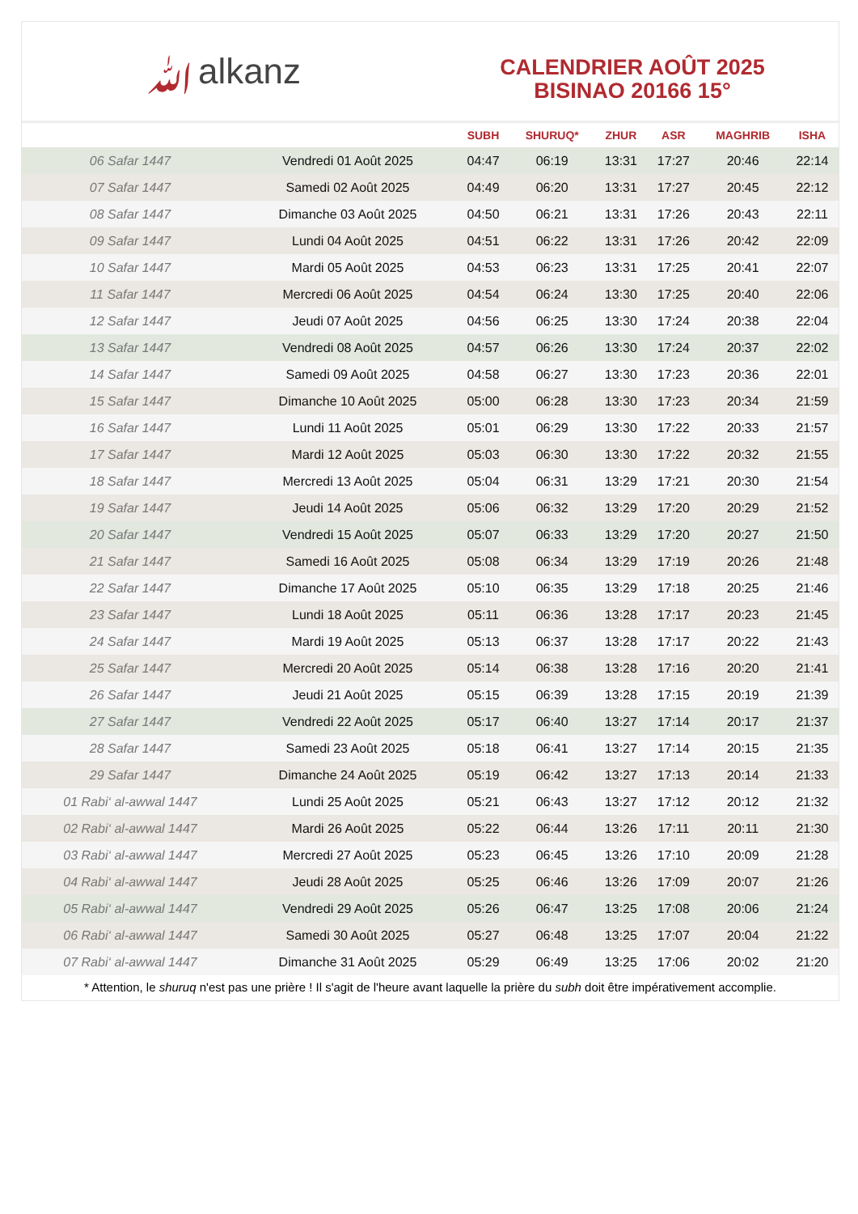ﷲalkanz
CALENDRIER AOÛT 2025
BISINAO 20166 15°
| | | SUBH | SHURUQ* | ZHUR | ASR | MAGHRIB | ISHA |
| --- | --- | --- | --- | --- | --- | --- | --- |
| 06 Safar 1447 | Vendredi 01 Août 2025 | 04:47 | 06:19 | 13:31 | 17:27 | 20:46 | 22:14 |
| 07 Safar 1447 | Samedi 02 Août 2025 | 04:49 | 06:20 | 13:31 | 17:27 | 20:45 | 22:12 |
| 08 Safar 1447 | Dimanche 03 Août 2025 | 04:50 | 06:21 | 13:31 | 17:26 | 20:43 | 22:11 |
| 09 Safar 1447 | Lundi 04 Août 2025 | 04:51 | 06:22 | 13:31 | 17:26 | 20:42 | 22:09 |
| 10 Safar 1447 | Mardi 05 Août 2025 | 04:53 | 06:23 | 13:31 | 17:25 | 20:41 | 22:07 |
| 11 Safar 1447 | Mercredi 06 Août 2025 | 04:54 | 06:24 | 13:30 | 17:25 | 20:40 | 22:06 |
| 12 Safar 1447 | Jeudi 07 Août 2025 | 04:56 | 06:25 | 13:30 | 17:24 | 20:38 | 22:04 |
| 13 Safar 1447 | Vendredi 08 Août 2025 | 04:57 | 06:26 | 13:30 | 17:24 | 20:37 | 22:02 |
| 14 Safar 1447 | Samedi 09 Août 2025 | 04:58 | 06:27 | 13:30 | 17:23 | 20:36 | 22:01 |
| 15 Safar 1447 | Dimanche 10 Août 2025 | 05:00 | 06:28 | 13:30 | 17:23 | 20:34 | 21:59 |
| 16 Safar 1447 | Lundi 11 Août 2025 | 05:01 | 06:29 | 13:30 | 17:22 | 20:33 | 21:57 |
| 17 Safar 1447 | Mardi 12 Août 2025 | 05:03 | 06:30 | 13:30 | 17:22 | 20:32 | 21:55 |
| 18 Safar 1447 | Mercredi 13 Août 2025 | 05:04 | 06:31 | 13:29 | 17:21 | 20:30 | 21:54 |
| 19 Safar 1447 | Jeudi 14 Août 2025 | 05:06 | 06:32 | 13:29 | 17:20 | 20:29 | 21:52 |
| 20 Safar 1447 | Vendredi 15 Août 2025 | 05:07 | 06:33 | 13:29 | 17:20 | 20:27 | 21:50 |
| 21 Safar 1447 | Samedi 16 Août 2025 | 05:08 | 06:34 | 13:29 | 17:19 | 20:26 | 21:48 |
| 22 Safar 1447 | Dimanche 17 Août 2025 | 05:10 | 06:35 | 13:29 | 17:18 | 20:25 | 21:46 |
| 23 Safar 1447 | Lundi 18 Août 2025 | 05:11 | 06:36 | 13:28 | 17:17 | 20:23 | 21:45 |
| 24 Safar 1447 | Mardi 19 Août 2025 | 05:13 | 06:37 | 13:28 | 17:17 | 20:22 | 21:43 |
| 25 Safar 1447 | Mercredi 20 Août 2025 | 05:14 | 06:38 | 13:28 | 17:16 | 20:20 | 21:41 |
| 26 Safar 1447 | Jeudi 21 Août 2025 | 05:15 | 06:39 | 13:28 | 17:15 | 20:19 | 21:39 |
| 27 Safar 1447 | Vendredi 22 Août 2025 | 05:17 | 06:40 | 13:27 | 17:14 | 20:17 | 21:37 |
| 28 Safar 1447 | Samedi 23 Août 2025 | 05:18 | 06:41 | 13:27 | 17:14 | 20:15 | 21:35 |
| 29 Safar 1447 | Dimanche 24 Août 2025 | 05:19 | 06:42 | 13:27 | 17:13 | 20:14 | 21:33 |
| 01 Rabi‘ al-awwal 1447 | Lundi 25 Août 2025 | 05:21 | 06:43 | 13:27 | 17:12 | 20:12 | 21:32 |
| 02 Rabi‘ al-awwal 1447 | Mardi 26 Août 2025 | 05:22 | 06:44 | 13:26 | 17:11 | 20:11 | 21:30 |
| 03 Rabi‘ al-awwal 1447 | Mercredi 27 Août 2025 | 05:23 | 06:45 | 13:26 | 17:10 | 20:09 | 21:28 |
| 04 Rabi‘ al-awwal 1447 | Jeudi 28 Août 2025 | 05:25 | 06:46 | 13:26 | 17:09 | 20:07 | 21:26 |
| 05 Rabi‘ al-awwal 1447 | Vendredi 29 Août 2025 | 05:26 | 06:47 | 13:25 | 17:08 | 20:06 | 21:24 |
| 06 Rabi‘ al-awwal 1447 | Samedi 30 Août 2025 | 05:27 | 06:48 | 13:25 | 17:07 | 20:04 | 21:22 |
| 07 Rabi‘ al-awwal 1447 | Dimanche 31 Août 2025 | 05:29 | 06:49 | 13:25 | 17:06 | 20:02 | 21:20 |
* Attention, le shuruq n'est pas une prière ! Il s'agit de l'heure avant laquelle la prière du subh doit être impérativement accomplie.